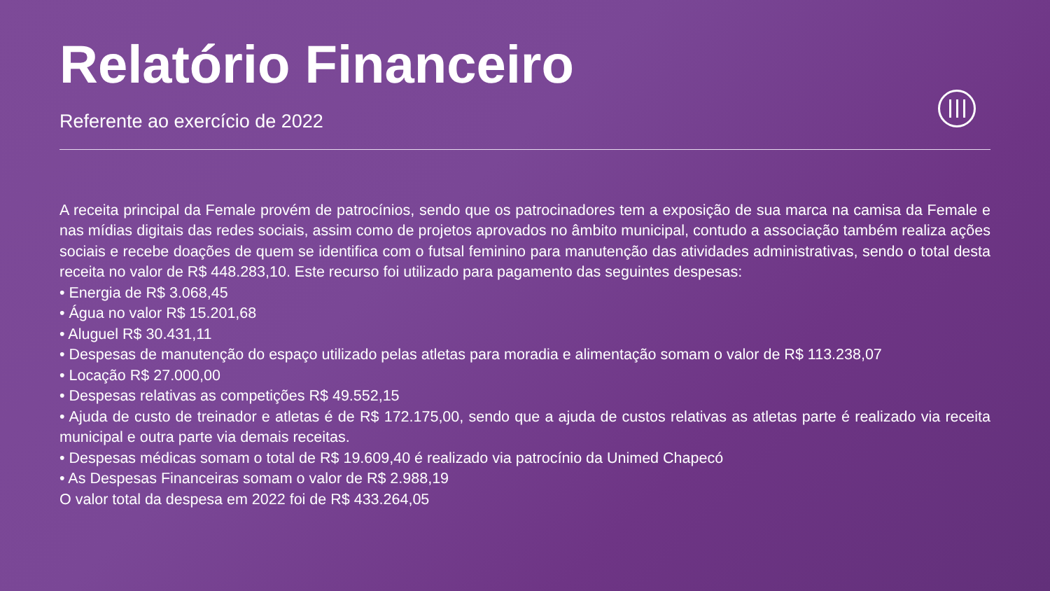Relatório Financeiro
Referente ao exercício de 2022
A receita principal da Female provém de patrocínios, sendo que os patrocinadores tem a exposição de sua marca na camisa da Female e nas mídias digitais das redes sociais, assim como de projetos aprovados no âmbito municipal, contudo a associação também realiza ações sociais e recebe doações de quem se identifica com o futsal feminino para manutenção das atividades administrativas, sendo o total desta receita no valor de R$ 448.283,10. Este recurso foi utilizado para pagamento das seguintes despesas:
• Energia de R$ 3.068,45
• Água no valor R$ 15.201,68
• Aluguel R$ 30.431,11
• Despesas de manutenção do espaço utilizado pelas atletas para moradia e alimentação somam o valor de R$ 113.238,07
• Locação R$ 27.000,00
• Despesas relativas as competições R$ 49.552,15
• Ajuda de custo de treinador e atletas é de R$ 172.175,00, sendo que a ajuda de custos relativas as atletas parte é realizado via receita municipal e outra parte via demais receitas.
• Despesas médicas somam o total de R$ 19.609,40 é realizado via patrocínio da Unimed Chapecó
• As Despesas Financeiras somam o valor de R$ 2.988,19
O valor total da despesa em 2022 foi de R$ 433.264,05